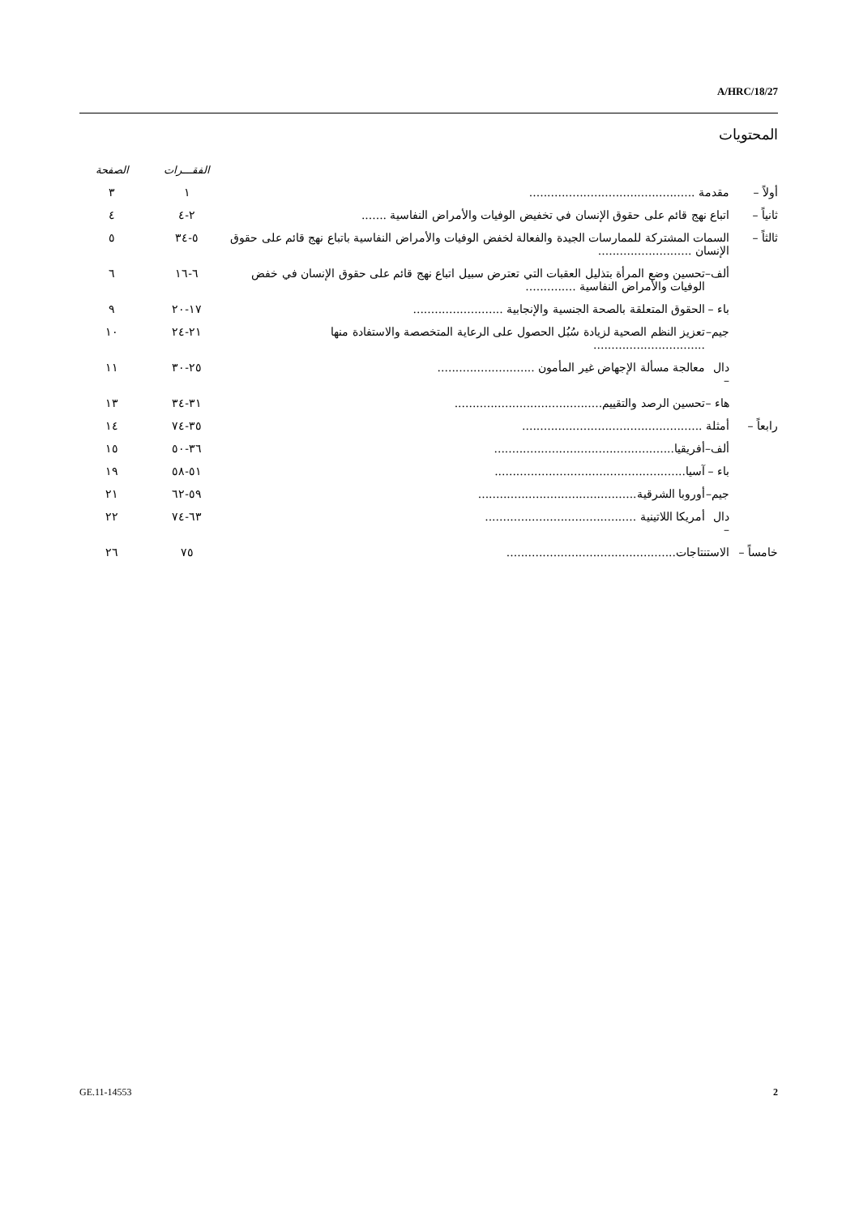A/HRC/18/27
المحتويات
| | | | الفقـــرات | الصفحة |
| أولاً – | مقدمة .............................................. | | ١ | ٣ |
| ثانياً – | اتباع نهج قائم على حقوق الإنسان في تخفيض الوفيات والأمراض النفاسية ....... | | ٢-٤ | ٤ |
| ثالثاً – | السمات المشتركة للممارسات الجيدة والفعالة لخفض الوفيات والأمراض النفاسية باتباع نهج قائم على حقوق الإنسان .......................... | | ٥-٣٤ | ٥ |
| | ألف– | تحسين وضع المرأة بتذليل العقبات التي تعترض سبيل اتباع نهج قائم على حقوق الإنسان في خفض الوفيات والأمراض النفاسية .............. | ٦-١٦ | ٦ |
| | باء – | الحقوق المتعلقة بالصحة الجنسية والإنجابية ......................... | ١٧-٢٠ | ٩ |
| | جيم– | تعزيز النظم الصحية لزيادة سُبُل الحصول على الرعاية المتخصصة والاستفادة منها ............................... | ٢١-٢٤ | ١٠ |
| | دال – | معالجة مسألة الإجهاض غير المأمون ........................... | ٢٥-٣٠ | ١١ |
| | هاء – | تحسين الرصد والتقييم......................................... | ٣١-٣٤ | ١٣ |
| رابعاً – | أمثلة .................................................. | | ٣٥-٧٤ | ١٤ |
| | ألف– | أفريقيا.................................................. | ٣٦-٥٠ | ١٥ |
| | باء – | آسيا..................................................... | ٥١-٥٨ | ١٩ |
| | جيم– | أوروبا الشرقية............................................ | ٥٩-٦٢ | ٢١ |
| | دال – | أمريكا اللاتينية .......................................... | ٦٣-٧٤ | ٢٢ |
| خامساً – | الاستنتاجات............................................... | | ٧٥ | ٢٦ |
GE.11-14553 2